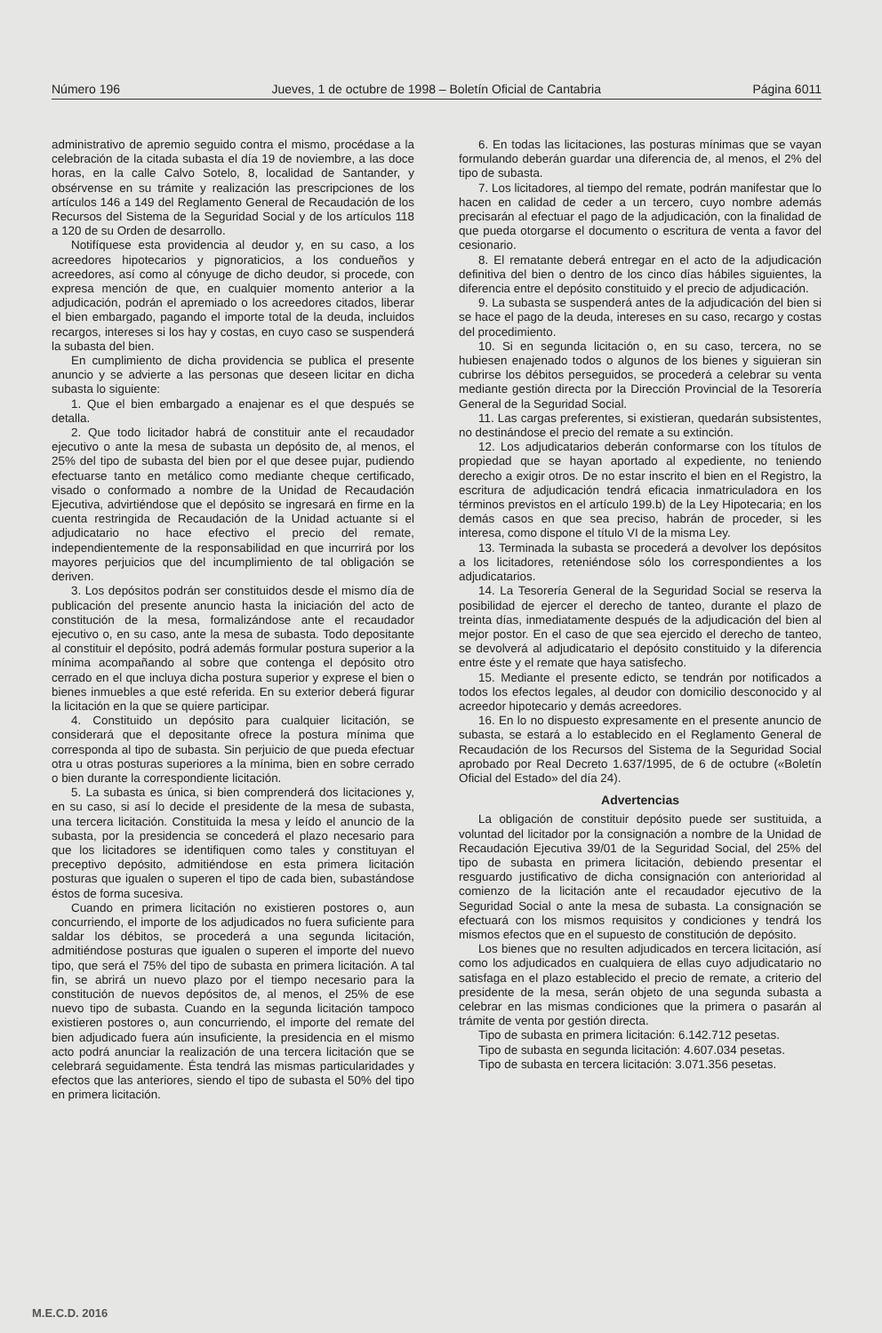Número 196 Jueves, 1 de octubre de 1998 – Boletín Oficial de Cantabria Página 6011
administrativo de apremio seguido contra el mismo, procédase a la celebración de la citada subasta el día 19 de noviembre, a las doce horas, en la calle Calvo Sotelo, 8, localidad de Santander, y obsérvense en su trámite y realización las prescripciones de los artículos 146 a 149 del Reglamento General de Recaudación de los Recursos del Sistema de la Seguridad Social y de los artículos 118 a 120 de su Orden de desarrollo.
Notifíquese esta providencia al deudor y, en su caso, a los acreedores hipotecarios y pignoraticios, a los condueños y acreedores, así como al cónyuge de dicho deudor, si procede, con expresa mención de que, en cualquier momento anterior a la adjudicación, podrán el apremiado o los acreedores citados, liberar el bien embargado, pagando el importe total de la deuda, incluidos recargos, intereses si los hay y costas, en cuyo caso se suspenderá la subasta del bien.
En cumplimiento de dicha providencia se publica el presente anuncio y se advierte a las personas que deseen licitar en dicha subasta lo siguiente:
1. Que el bien embargado a enajenar es el que después se detalla.
2. Que todo licitador habrá de constituir ante el recaudador ejecutivo o ante la mesa de subasta un depósito de, al menos, el 25% del tipo de subasta del bien por el que desee pujar, pudiendo efectuarse tanto en metálico como mediante cheque certificado, visado o conformado a nombre de la Unidad de Recaudación Ejecutiva, advirtiéndose que el depósito se ingresará en firme en la cuenta restringida de Recaudación de la Unidad actuante si el adjudicatario no hace efectivo el precio del remate, independientemente de la responsabilidad en que incurrirá por los mayores perjuicios que del incumplimiento de tal obligación se deriven.
3. Los depósitos podrán ser constituidos desde el mismo día de publicación del presente anuncio hasta la iniciación del acto de constitución de la mesa, formalizándose ante el recaudador ejecutivo o, en su caso, ante la mesa de subasta. Todo depositante al constituir el depósito, podrá además formular postura superior a la mínima acompañando al sobre que contenga el depósito otro cerrado en el que incluya dicha postura superior y exprese el bien o bienes inmuebles a que esté referida. En su exterior deberá figurar la licitación en la que se quiere participar.
4. Constituido un depósito para cualquier licitación, se considerará que el depositante ofrece la postura mínima que corresponda al tipo de subasta. Sin perjuicio de que pueda efectuar otra u otras posturas superiores a la mínima, bien en sobre cerrado o bien durante la correspondiente licitación.
5. La subasta es única, si bien comprenderá dos licitaciones y, en su caso, si así lo decide el presidente de la mesa de subasta, una tercera licitación. Constituida la mesa y leído el anuncio de la subasta, por la presidencia se concederá el plazo necesario para que los licitadores se identifiquen como tales y constituyan el preceptivo depósito, admitiéndose en esta primera licitación posturas que igualen o superen el tipo de cada bien, subastándose éstos de forma sucesiva.
Cuando en primera licitación no existieren postores o, aun concurriendo, el importe de los adjudicados no fuera suficiente para saldar los débitos, se procederá a una segunda licitación, admitiéndose posturas que igualen o superen el importe del nuevo tipo, que será el 75% del tipo de subasta en primera licitación. A tal fin, se abrirá un nuevo plazo por el tiempo necesario para la constitución de nuevos depósitos de, al menos, el 25% de ese nuevo tipo de subasta. Cuando en la segunda licitación tampoco existieren postores o, aun concurriendo, el importe del remate del bien adjudicado fuera aún insuficiente, la presidencia en el mismo acto podrá anunciar la realización de una tercera licitación que se celebrará seguidamente. Ésta tendrá las mismas particularidades y efectos que las anteriores, siendo el tipo de subasta el 50% del tipo en primera licitación.
6. En todas las licitaciones, las posturas mínimas que se vayan formulando deberán guardar una diferencia de, al menos, el 2% del tipo de subasta.
7. Los licitadores, al tiempo del remate, podrán manifestar que lo hacen en calidad de ceder a un tercero, cuyo nombre además precisarán al efectuar el pago de la adjudicación, con la finalidad de que pueda otorgarse el documento o escritura de venta a favor del cesionario.
8. El rematante deberá entregar en el acto de la adjudicación definitiva del bien o dentro de los cinco días hábiles siguientes, la diferencia entre el depósito constituido y el precio de adjudicación.
9. La subasta se suspenderá antes de la adjudicación del bien si se hace el pago de la deuda, intereses en su caso, recargo y costas del procedimiento.
10. Si en segunda licitación o, en su caso, tercera, no se hubiesen enajenado todos o algunos de los bienes y siguieran sin cubrirse los débitos perseguidos, se procederá a celebrar su venta mediante gestión directa por la Dirección Provincial de la Tesorería General de la Seguridad Social.
11. Las cargas preferentes, si existieran, quedarán subsistentes, no destinándose el precio del remate a su extinción.
12. Los adjudicatarios deberán conformarse con los títulos de propiedad que se hayan aportado al expediente, no teniendo derecho a exigir otros. De no estar inscrito el bien en el Registro, la escritura de adjudicación tendrá eficacia inmatriculadora en los términos previstos en el artículo 199.b) de la Ley Hipotecaria; en los demás casos en que sea preciso, habrán de proceder, si les interesa, como dispone el título VI de la misma Ley.
13. Terminada la subasta se procederá a devolver los depósitos a los licitadores, reteniéndose sólo los correspondientes a los adjudicatarios.
14. La Tesorería General de la Seguridad Social se reserva la posibilidad de ejercer el derecho de tanteo, durante el plazo de treinta días, inmediatamente después de la adjudicación del bien al mejor postor. En el caso de que sea ejercido el derecho de tanteo, se devolverá al adjudicatario el depósito constituido y la diferencia entre éste y el remate que haya satisfecho.
15. Mediante el presente edicto, se tendrán por notificados a todos los efectos legales, al deudor con domicilio desconocido y al acreedor hipotecario y demás acreedores.
16. En lo no dispuesto expresamente en el presente anuncio de subasta, se estará a lo establecido en el Reglamento General de Recaudación de los Recursos del Sistema de la Seguridad Social aprobado por Real Decreto 1.637/1995, de 6 de octubre («Boletín Oficial del Estado» del día 24).
Advertencias
La obligación de constituir depósito puede ser sustituida, a voluntad del licitador por la consignación a nombre de la Unidad de Recaudación Ejecutiva 39/01 de la Seguridad Social, del 25% del tipo de subasta en primera licitación, debiendo presentar el resguardo justificativo de dicha consignación con anterioridad al comienzo de la licitación ante el recaudador ejecutivo de la Seguridad Social o ante la mesa de subasta. La consignación se efectuará con los mismos requisitos y condiciones y tendrá los mismos efectos que en el supuesto de constitución de depósito.
Los bienes que no resulten adjudicados en tercera licitación, así como los adjudicados en cualquiera de ellas cuyo adjudicatario no satisfaga en el plazo establecido el precio de remate, a criterio del presidente de la mesa, serán objeto de una segunda subasta a celebrar en las mismas condiciones que la primera o pasarán al trámite de venta por gestión directa.
Tipo de subasta en primera licitación: 6.142.712 pesetas.
Tipo de subasta en segunda licitación: 4.607.034 pesetas.
Tipo de subasta en tercera licitación: 3.071.356 pesetas.
M.E.C.D. 2016